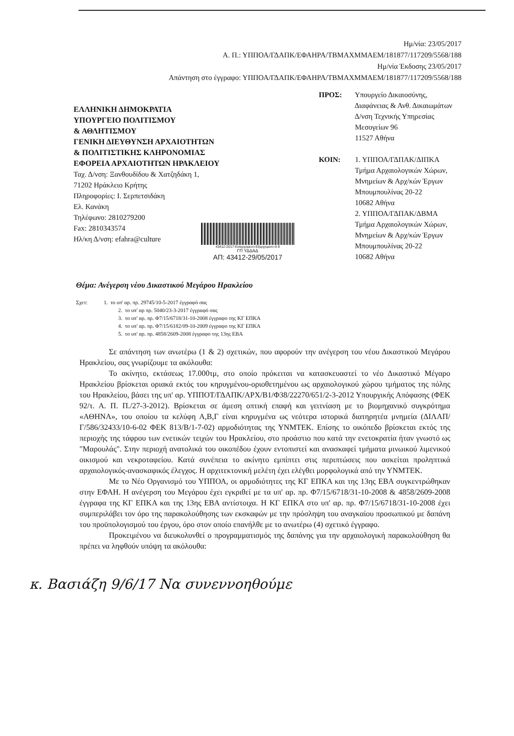Ημ/νία: 23/05/2017
Α. Π.: ΥΠΠΟΑ/ΓΔΑΠΚ/ΕΦΑΗΡΑ/ΤΒΜΑΧΜΜΑΕΜ/181877/117209/5568/188
Ημ/νία Έκδοσης 23/05/2017
Απάντηση στο έγγραφο: ΥΠΠΟΑ/ΓΔΑΠΚ/ΕΦΑΗΡΑ/ΤΒΜΑΧΜΜΑΕΜ/181877/117209/5568/188
ΕΛΛΗΝΙΚΗ ΔΗΜΟΚΡΑΤΙΑ
ΥΠΟΥΡΓΕΙΟ ΠΟΛΙΤΙΣΜΟΥ
& ΑΘΛΗΤΙΣΜΟΥ
ΓΕΝΙΚΗ ΔΙΕΥΘΥΝΣΗ ΑΡΧΑΙΟΤΗΤΩΝ
& ΠΟΛΙΤΙΣΤΙΚΗΣ ΚΛΗΡΟΝΟΜΙΑΣ
ΕΦΟΡΕΙΑ ΑΡΧΑΙΟΤΗΤΩΝ ΗΡΑΚΛΕΙΟΥ
Ταχ. Δ/νση: Ξανθουδίδου & Χατζηδάκη 1,
71202 Ηράκλειο Κρήτης
Πληροφορίες: Ι. Σερπετσιδάκη
Ελ. Κανάκη
Τηλέφωνο: 2810279200
Fax: 2810343574
Ηλ/κη Δ/νση: efahra@culture
ΠΡΟΣ: Υπουργείο Δικαιοσύνης,
Διαφάνειας & Ανθ. Δικαιωμάτων
Δ/νση Τεχνικής Υπηρεσίας
Μεσογείων 96
11527 Αθήνα
ΚΟΙΝ: 1. ΥΠΠΟΑ/ΓΔΠΑΚ/ΔΙΠΚΑ
Τμήμα Αρχαιολογικών Χώρων,
Μνημείων & Αρχ/κών Έργων
Μπουμπουλίνας 20-22
10682 Αθήνα
2. ΥΠΠΟΑ/ΓΔΠΑΚ/ΔΒΜΑ
Τμήμα Αρχαιολογικών Χώρων,
Μνημείων & Αρχ/κών Έργων
Μπουμπουλίνας 20-22
10682 Αθήνα
43412-2017-Εισερχομενο-Εξερχομενο-0-9
ΓΠ ΥΔΔΑΔ
ΑΠ: 43412-29/05/2017
Θέμα: Ανέγερση νέου Δικαστικού Μεγάρου Ηρακλείου
Σχετ: 1. το υπ' αρ. πρ. 29745/10-5-2017 έγγραφό σας
2. το υπ' αρ πρ. 5040/23-3-2017 έγγραφό σας
3. το υπ' αρ. πρ. Φ7/15/6718/31-10-2008 έγγραφο της ΚΓ ΕΠΚΑ
4. το υπ' αρ. πρ. Φ7/15/6182/09-10-2009 έγγραφο της ΚΓ ΕΠΚΑ
5. το υπ' αρ. πρ. 4858/2609-2008 έγγραφο της 13ης ΕΒΑ
Σε απάντηση των ανωτέρω (1 & 2) σχετικών, που αφορούν την ανέγερση του νέου Δικαστικού Μεγάρου Ηρακλείου, σας γνωρίζουμε τα ακόλουθα:
Το ακίνητο, εκτάσεως 17.000τμ, στο οποίο πρόκειται να κατασκευαστεί το νέο Δικαστικό Μέγαρο Ηρακλείου βρίσκεται οριακά εκτός του κηρυγμένου-οριοθετημένου ως αρχαιολογικού χώρου τμήματος της πόλης του Ηρακλείου, βάσει της υπ' αρ. ΥΠΠΟΤ/ΓΔΑΠΚ/ΑΡΧ/Β1/Φ38/22270/651/2-3-2012 Υπουργικής Απόφασης (ΦΕΚ 92/τ. Α. Π. Π./27-3-2012). Βρίσκεται σε άμεση οπτική επαφή και γειτνίαση με το βιομηχανικό συγκρότημα «ΑΘΗΝΑ», του οποίου τα κελύφη Α,Β,Γ είναι κηρυγμένα ως νεότερα ιστορικά διατηρητέα μνημεία (ΔΙΛΑΠ/Γ/586/32433/10-6-02 ΦΕΚ 813/Β/1-7-02) αρμοδιότητας της ΥΝΜΤΕΚ. Επίσης το οικόπεδο βρίσκεται εκτός της περιοχής της τάφρου των ενετικών τειχών του Ηρακλείου, στο προάστιο που κατά την ενετοκρατία ήταν γνωστό ως "Μαρουλάς". Στην περιοχή ανατολικά του οικοπέδου έχουν εντοπιστεί και ανασκαφεί τμήματα μινωικού λιμενικού οικισμού και νεκροταφείου. Κατά συνέπεια το ακίνητο εμπίπτει στις περιπτώσεις που ασκείται προληπτικά αρχαιολογικός-ανασκαφικός έλεγχος. Η αρχιτεκτονική μελέτη έχει ελέγθει μορφολογικά από την ΥΝΜΤΕΚ.
Με το Νέο Οργανισμό του ΥΠΠΟΑ, οι αρμοδιότητες της ΚΓ ΕΠΚΑ και της 13ης ΕΒΑ συγκεντρώθηκαν στην ΕΦΑΗ. Η ανέγερση του Μεγάρου έχει εγκριθεί με τα υπ' αρ. πρ. Φ7/15/6718/31-10-2008 & 4858/2609-2008 έγγραφα της ΚΓ ΕΠΚΑ και της 13ης ΕΒΑ αντίστοιχα. Η ΚΓ ΕΠΚΑ στο υπ' αρ. πρ. Φ7/15/6718/31-10-2008 έχει συμπεριλάβει τον όρο της παρακολούθησης των εκσκαφών με την πρόσληψη του αναγκαίου προσωπικού με δαπάνη του προϋπολογισμού του έργου, όρο στον οποίο επανήλθε με το ανωτέρω (4) σχετικό έγγραφο.
Προκειμένου να διευκολυνθεί ο προγραμματισμός της δαπάνης για την αρχαιολογική παρακολούθηση θα πρέπει να ληφθούν υπόψη τα ακόλουθα:
κ. Βασιάζη 9/6/17 Να συνεννοηθούμε